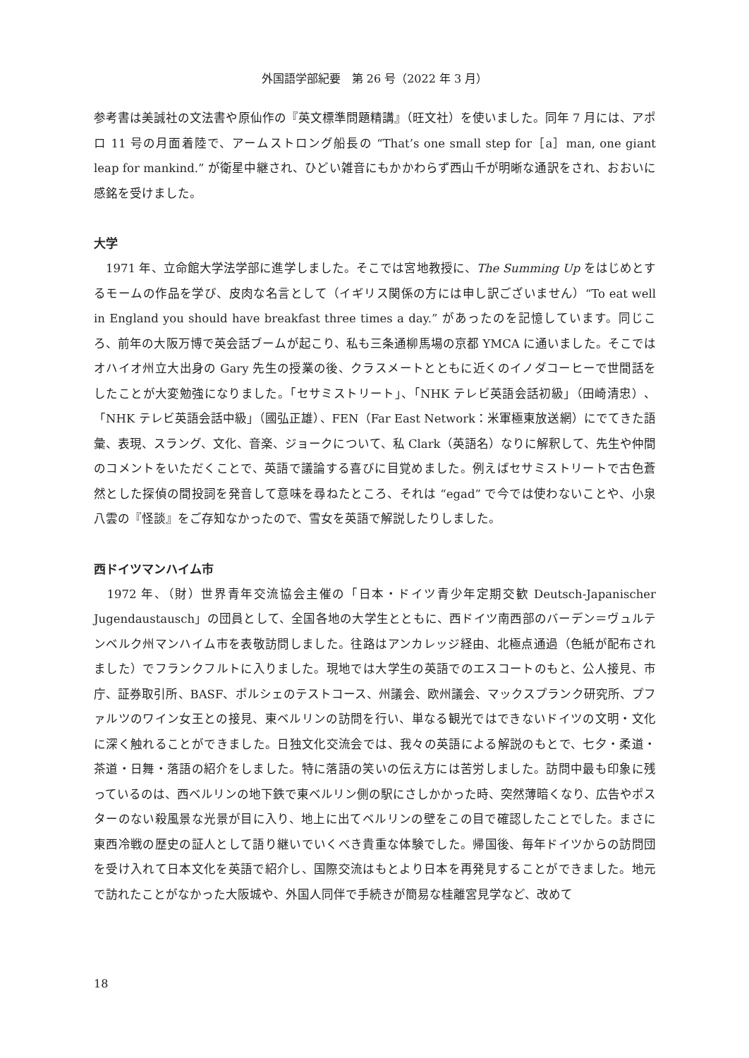外国語学部紀要　第 26 号（2022 年 3 月）
参考書は美誠社の文法書や原仙作の『英文標準問題精講』（旺文社）を使いました。同年 7 月には、アポロ 11 号の月面着陸で、アームストロング船長の “That’s one small step for［a］man, one giant leap for mankind.” が衛星中継され、ひどい雑音にもかかわらず西山千が明晰な通訳をされ、おおいに感銘を受けました。
大学
　1971 年、立命館大学法学部に進学しました。そこでは宮地教授に、The Summing Up をはじめとするモームの作品を学び、皮肉な名言として（イギリス関係の方には申し訳ございません）“To eat well in England you should have breakfast three times a day.” があったのを記憶しています。同じころ、前年の大阪万博で英会話ブームが起こり、私も三条通柳馬場の京都 YMCA に通いました。そこではオハイオ州立大出身の Gary 先生の授業の後、クラスメートとともに近くのイノダコーヒーで世間話をしたことが大変勉強になりました。「セサミストリート」、「NHK テレビ英語会話初級」（田崎清忠）、「NHK テレビ英語会話中級」（國弘正雄）、FEN（Far East Network：米軍極東放送網）にでてきた語彙、表現、スラング、文化、音楽、ジョークについて、私 Clark（英語名）なりに解釈して、先生や仲間のコメントをいただくことで、英語で議論する喜びに目覚めました。例えばセサミストリートで古色蒼然とした探偵の間投詞を発音して意味を尋ねたところ、それは “egad” で今では使わないことや、小泉八雲の『怪談』をご存知なかったので、雪女を英語で解説したりしました。
西ドイツマンハイム市
　1972 年、（財）世界青年交流協会主催の「日本・ドイツ青少年定期交歓 Deutsch-Japanischer Jugendaustausch」の団員として、全国各地の大学生とともに、西ドイツ南西部のバーデン＝ヴュルテンベルク州マンハイム市を表敬訪問しました。往路はアンカレッジ経由、北極点通過（色紙が配布されました）でフランクフルトに入りました。現地では大学生の英語でのエスコートのもと、公人接見、市庁、証券取引所、BASF、ポルシェのテストコース、州議会、欧州議会、マックスプランク研究所、プファルツのワイン女王との接見、東ベルリンの訪問を行い、単なる観光ではできないドイツの文明・文化に深く触れることができました。日独文化交流会では、我々の英語による解説のもとで、七夕・柔道・茶道・日舞・落語の紹介をしました。特に落語の笑いの伝え方には苦労しました。訪問中最も印象に残っているのは、西ベルリンの地下鉄で東ベルリン側の駅にさしかかった時、突然薄暗くなり、広告やポスターのない殺風景な光景が目に入り、地上に出てベルリンの壁をこの目で確認したことでした。まさに東西冷戦の歴史の証人として語り継いでいくべき貴重な体験でした。帰国後、毎年ドイツからの訪問団を受け入れて日本文化を英語で紹介し、国際交流はもとより日本を再発見することができました。地元で訪れたことがなかった大阪城や、外国人同伴で手続きが簡易な桂離宮見学など、改めて
18